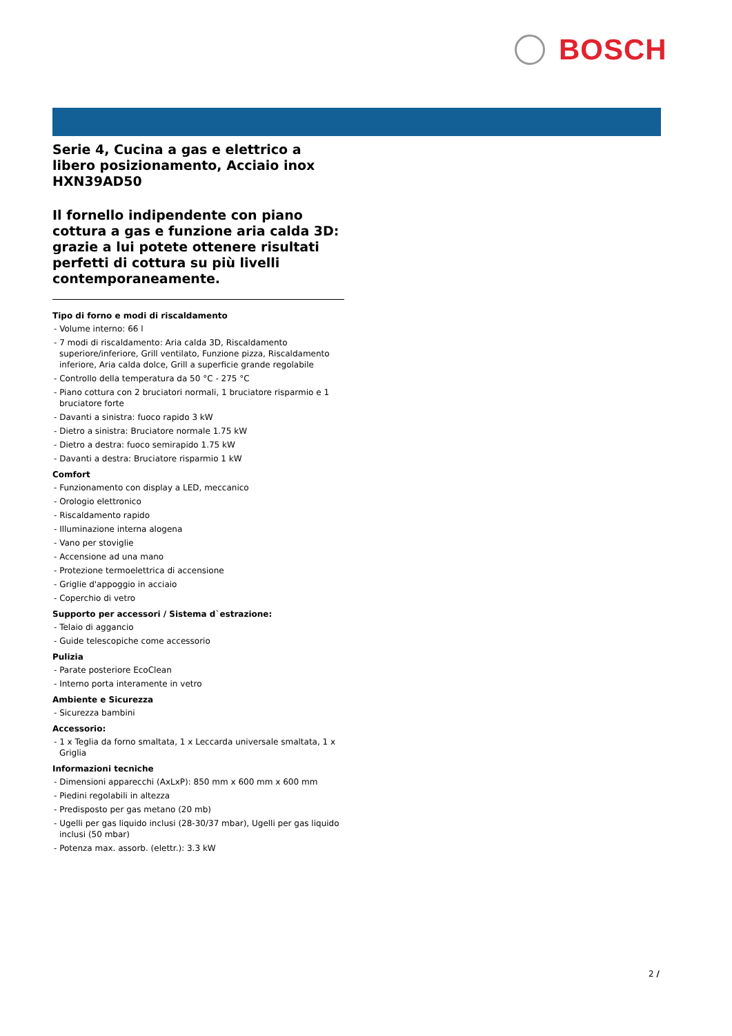BOSCH
Serie 4, Cucina a gas e elettrico a libero posizionamento, Acciaio inox HXN39AD50
Il fornello indipendente con piano cottura a gas e funzione aria calda 3D: grazie a lui potete ottenere risultati perfetti di cottura su più livelli contemporaneamente.
Tipo di forno e modi di riscaldamento
- Volume interno: 66 l
- 7 modi di riscaldamento: Aria calda 3D, Riscaldamento superiore/inferiore, Grill ventilato, Funzione pizza, Riscaldamento inferiore, Aria calda dolce, Grill a superficie grande regolabile
- Controllo della temperatura da 50 °C - 275 °C
- Piano cottura con 2 bruciatori normali, 1 bruciatore risparmio e 1 bruciatore forte
- Davanti a sinistra: fuoco rapido 3 kW
- Dietro a sinistra: Bruciatore normale 1.75 kW
- Dietro a destra: fuoco semirapido 1.75 kW
- Davanti a destra: Bruciatore risparmio 1 kW
Comfort
- Funzionamento con display a LED, meccanico
- Orologio elettronico
- Riscaldamento rapido
- Illuminazione interna alogena
- Vano per stoviglie
- Accensione ad una mano
- Protezione termoelettrica di accensione
- Griglie d'appoggio in acciaio
- Coperchio di vetro
Supporto per accessori / Sistema d`estrazione:
- Telaio di aggancio
- Guide telescopiche come accessorio
Pulizia
- Parate posteriore EcoClean
- Interno porta interamente in vetro
Ambiente e Sicurezza
- Sicurezza bambini
Accessorio:
- 1 x Teglia da forno smaltata, 1 x Leccarda universale smaltata, 1 x Griglia
Informazioni tecniche
- Dimensioni apparecchi (AxLxP): 850 mm x 600 mm x 600 mm
- Piedini regolabili in altezza
- Predisposto per gas metano (20 mb)
- Ugelli per gas liquido inclusi (28-30/37 mbar), Ugelli per gas liquido inclusi (50 mbar)
- Potenza max. assorb. (elettr.): 3.3 kW
2 /